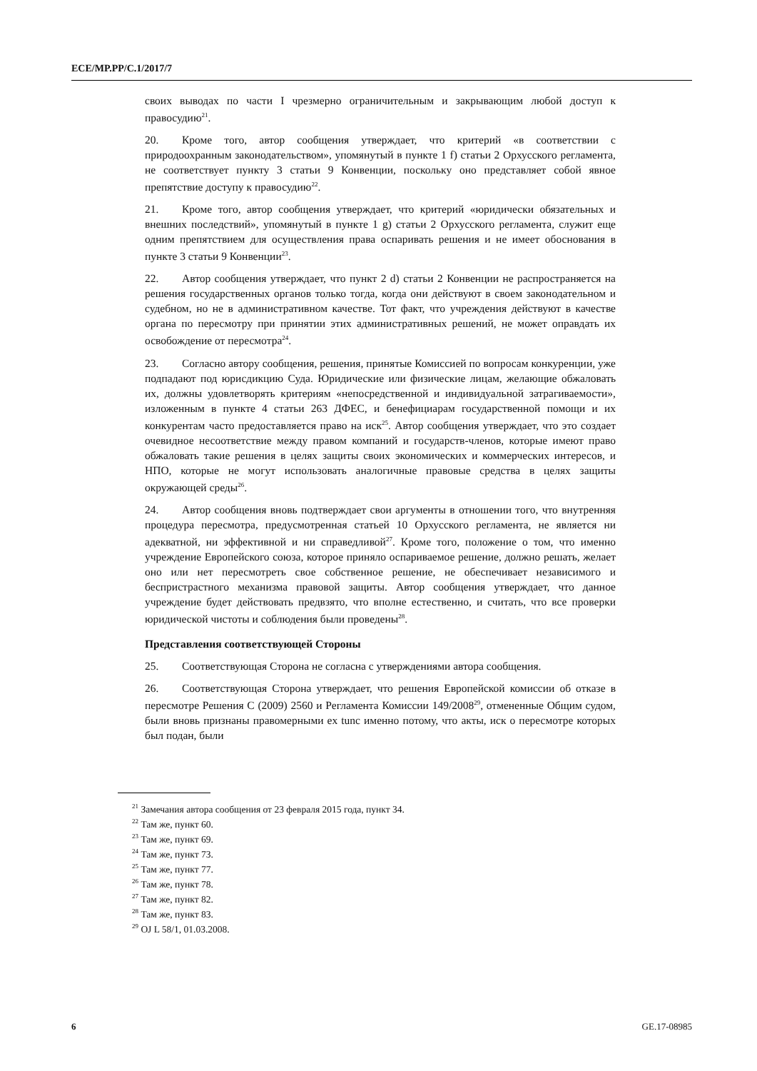ECE/MP.PP/C.1/2017/7
своих выводах по части I чрезмерно ограничительным и закрывающим любой доступ к правосудию<sup>21</sup>.
20. Кроме того, автор сообщения утверждает, что критерий «в соответствии с природоохранным законодательством», упомянутый в пункте 1 f) статьи 2 Орхусского регламента, не соответствует пункту 3 статьи 9 Конвенции, поскольку оно представляет собой явное препятствие доступу к правосудию<sup>22</sup>.
21. Кроме того, автор сообщения утверждает, что критерий «юридически обязательных и внешних последствий», упомянутый в пункте 1 g) статьи 2 Орхусского регламента, служит еще одним препятствием для осуществления права оспаривать решения и не имеет обоснования в пункте 3 статьи 9 Конвенции<sup>23</sup>.
22. Автор сообщения утверждает, что пункт 2 d) статьи 2 Конвенции не распространяется на решения государственных органов только тогда, когда они действуют в своем законодательном и судебном, но не в административном качестве. Тот факт, что учреждения действуют в качестве органа по пересмотру при принятии этих административных решений, не может оправдать их освобождение от пересмотра<sup>24</sup>.
23. Согласно автору сообщения, решения, принятые Комиссией по вопросам конкуренции, уже подпадают под юрисдикцию Суда. Юридические или физические лицам, желающие обжаловать их, должны удовлетворять критериям «непосредственной и индивидуальной затрагиваемости», изложенным в пункте 4 статьи 263 ДФЕС, и бенефициарам государственной помощи и их конкурентам часто предоставляется право на иск<sup>25</sup>. Автор сообщения утверждает, что это создает очевидное несоответствие между правом компаний и государств-членов, которые имеют право обжаловать такие решения в целях защиты своих экономических и коммерческих интересов, и НПО, которые не могут использовать аналогичные правовые средства в целях защиты окружающей среды<sup>26</sup>.
24. Автор сообщения вновь подтверждает свои аргументы в отношении того, что внутренняя процедура пересмотра, предусмотренная статьей 10 Орхусского регламента, не является ни адекватной, ни эффективной и ни справедливой<sup>27</sup>. Кроме того, положение о том, что именно учреждение Европейского союза, которое приняло оспариваемое решение, должно решать, желает оно или нет пересмотреть свое собственное решение, не обеспечивает независимого и беспристрастного механизма правовой защиты. Автор сообщения утверждает, что данное учреждение будет действовать предвзято, что вполне естественно, и считать, что все проверки юридической чистоты и соблюдения были проведены<sup>28</sup>.
Представления соответствующей Стороны
25. Соответствующая Сторона не согласна с утверждениями автора сообщения.
26. Соответствующая Сторона утверждает, что решения Европейской комиссии об отказе в пересмотре Решения C (2009) 2560 и Регламента Комиссии 149/2008<sup>29</sup>, отмененные Общим судом, были вновь признаны правомерными ex tunc именно потому, что акты, иск о пересмотре которых был подан, были
<sup>21</sup> Замечания автора сообщения от 23 февраля 2015 года, пункт 34.
<sup>22</sup> Там же, пункт 60.
<sup>23</sup> Там же, пункт 69.
<sup>24</sup> Там же, пункт 73.
<sup>25</sup> Там же, пункт 77.
<sup>26</sup> Там же, пункт 78.
<sup>27</sup> Там же, пункт 82.
<sup>28</sup> Там же, пункт 83.
<sup>29</sup> OJ L 58/1, 01.03.2008.
6 GE.17-08985